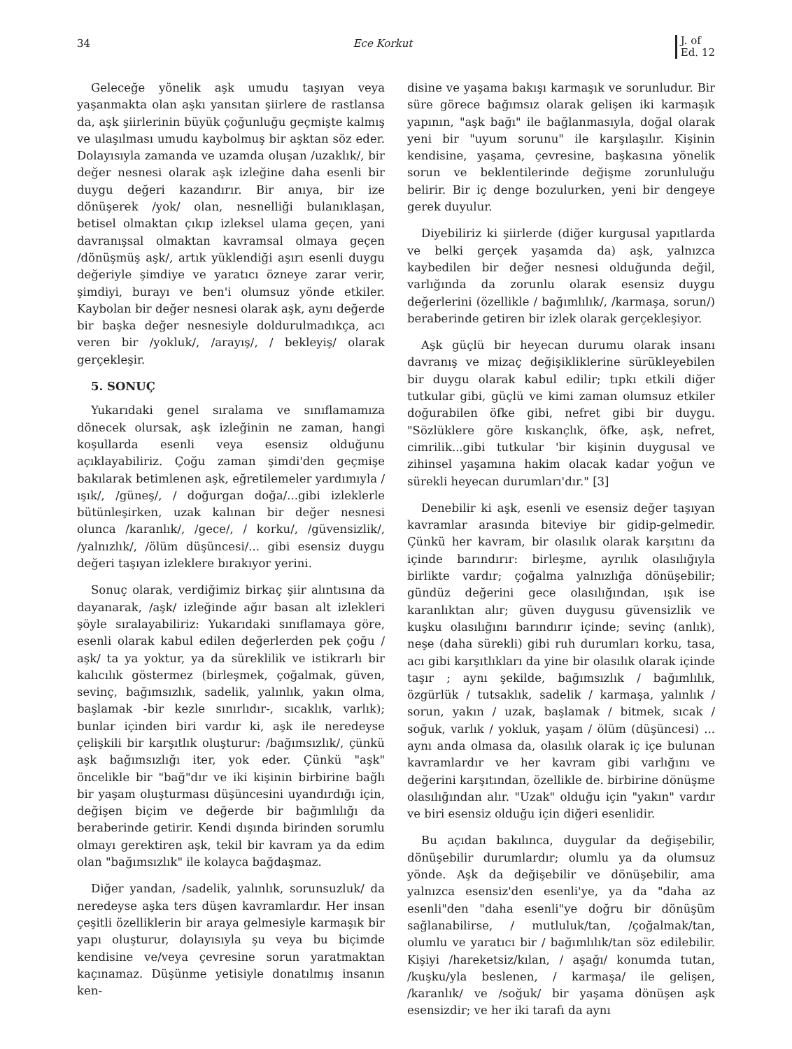34 Ece Korkut J. of
Ed. 12
Geleceğe yönelik aşk umudu taşıyan veya yaşanmakta olan aşkı yansıtan şiirlere de rastlansa da, aşk şiirlerinin büyük çoğunluğu geçmişte kalmış ve ulaşılması umudu kaybolmuş bir aşktan söz eder. Dolayısıyla zamanda ve uzamda oluşan /uzaklık/, bir değer nesnesi olarak aşk izleğine daha esenli bir duygu değeri kazandırır. Bir anıya, bir ize dönüşerek /yok/ olan, nesnelliği bulanıklaşan, betisel olmaktan çıkıp izleksel ulama geçen, yani davranışsal olmaktan kavramsal olmaya geçen /dönüşmüş aşk/, artık yüklendiği aşırı esenli duygu değeriyle şimdiye ve yaratıcı özneye zarar verir, şimdiyi, burayı ve ben'i olumsuz yönde etkiler. Kaybolan bir değer nesnesi olarak aşk, aynı değerde bir başka değer nesnesiyle doldurulmadıkça, acı veren bir /yokluk/, /arayış/, / bekleyiş/ olarak gerçekleşir.
5. SONUÇ
Yukarıdaki genel sıralama ve sınıflamamıza dönecek olursak, aşk izleğinin ne zaman, hangi koşullarda esenli veya esensiz olduğunu açıklayabiliriz. Çoğu zaman şimdi'den geçmişe bakılarak betimlenen aşk, eğretilemeler yardımıyla /ışık/, /güneş/, / doğurgan doğa/...gibi izleklerle bütünleşirken, uzak kalınan bir değer nesnesi olunca /karanlık/, /gece/, / korku/, /güvensizlik/, /yalnızlık/, /ölüm düşüncesi/... gibi esensiz duygu değeri taşıyan izleklere bırakıyor yerini.
Sonuç olarak, verdiğimiz birkaç şiir alıntısına da dayanarak, /aşk/ izleğinde ağır basan alt izlekleri şöyle sıralayabiliriz: Yukarıdaki sınıflamaya göre, esenli olarak kabul edilen değerlerden pek çoğu / aşk/ ta ya yoktur, ya da süreklilik ve istikrarlı bir kalıcılık göstermez (birleşmek, çoğalmak, güven, sevinç, bağımsızlık, sadelik, yalınlık, yakın olma, başlamak -bir kezle sınırlıdır-, sıcaklık, varlık); bunlar içinden biri vardır ki, aşk ile neredeyse çelişkili bir karşıtlık oluşturur: /bağımsızlık/, çünkü aşk bağımsızlığı iter, yok eder. Çünkü "aşk" öncelikle bir "bağ"dır ve iki kişinin birbirine bağlı bir yaşam oluşturması düşüncesini uyandırdığı için, değişen biçim ve değerde bir bağımlılığı da beraberinde getirir. Kendi dışında birinden sorumlu olmayı gerektiren aşk, tekil bir kavram ya da edim olan "bağımsızlık" ile kolayca bağdaşmaz.
Diğer yandan, /sadelik, yalınlık, sorunsuzluk/ da neredeyse aşka ters düşen kavramlardır. Her insan çeşitli özelliklerin bir araya gelmesiyle karmaşık bir yapı oluşturur, dolayısıyla şu veya bu biçimde kendisine ve/veya çevresine sorun yaratmaktan kaçınamaz. Düşünme yetisiyle donatılmış insanın ken-
disine ve yaşama bakışı karmaşık ve sorunludur. Bir süre görece bağımsız olarak gelişen iki karmaşık yapının, "aşk bağı" ile bağlanmasıyla, doğal olarak yeni bir "uyum sorunu" ile karşılaşılır. Kişinin kendisine, yaşama, çevresine, başkasına yönelik sorun ve beklentilerinde değişme zorunluluğu belirir. Bir iç denge bozulurken, yeni bir dengeye gerek duyulur.
Diyebiliriz ki şiirlerde (diğer kurgusal yapıtlarda ve belki gerçek yaşamda da) aşk, yalnızca kaybedilen bir değer nesnesi olduğunda değil, varlığında da zorunlu olarak esensiz duygu değerlerini (özellikle / bağımlılık/, /karmaşa, sorun/) beraberinde getiren bir izlek olarak gerçekleşiyor.
Aşk güçlü bir heyecan durumu olarak insanı davranış ve mizaç değişikliklerine sürükleyebilen bir duygu olarak kabul edilir; tıpkı etkili diğer tutkular gibi, güçlü ve kimi zaman olumsuz etkiler doğurabilen öfke gibi, nefret gibi bir duygu. "Sözlüklere göre kıskançlık, öfke, aşk, nefret, cimrilik...gibi tutkular 'bir kişinin duygusal ve zihinsel yaşamına hakim olacak kadar yoğun ve sürekli heyecan durumları'dır." [3]
Denebilir ki aşk, esenli ve esensiz değer taşıyan kavramlar arasında biteviye bir gidip-gelmedir. Çünkü her kavram, bir olasılık olarak karşıtını da içinde barındırır: birleşme, ayrılık olasılığıyla birlikte vardır; çoğalma yalnızlığa dönüşebilir; gündüz değerini gece olasılığından, ışık ise karanlıktan alır; güven duygusu güvensizlik ve kuşku olasılığını barındırır içinde; sevinç (anlık), neşe (daha sürekli) gibi ruh durumları korku, tasa, acı gibi karşıtlıkları da yine bir olasılık olarak içinde taşır ; aynı şekilde, bağımsızlık / bağımlılık, özgürlük / tutsaklık, sadelik / karmaşa, yalınlık / sorun, yakın / uzak, başlamak / bitmek, sıcak / soğuk, varlık / yokluk, yaşam / ölüm (düşüncesi) ... aynı anda olmasa da, olasılık olarak iç içe bulunan kavramlardır ve her kavram gibi varlığını ve değerini karşıtından, özellikle de. birbirine dönüşme olasılığından alır. "Uzak" olduğu için "yakın" vardır ve biri esensiz olduğu için diğeri esenlidir.
Bu açıdan bakılınca, duygular da değişebilir, dönüşebilir durumlardır; olumlu ya da olumsuz yönde. Aşk da değişebilir ve dönüşebilir, ama yalnızca esensiz'den esenli'ye, ya da "daha az esenli"den "daha esenli"ye doğru bir dönüşüm sağlanabilirse, / mutluluk/tan, /çoğalmak/tan, olumlu ve yaratıcı bir / bağımlılık/tan söz edilebilir. Kişiyi /hareketsiz/kılan, / aşağı/ konumda tutan, /kuşku/yla beslenen, / karmaşa/ ile gelişen, /karanlık/ ve /soğuk/ bir yaşama dönüşen aşk esensizdir; ve her iki tarafı da aynı